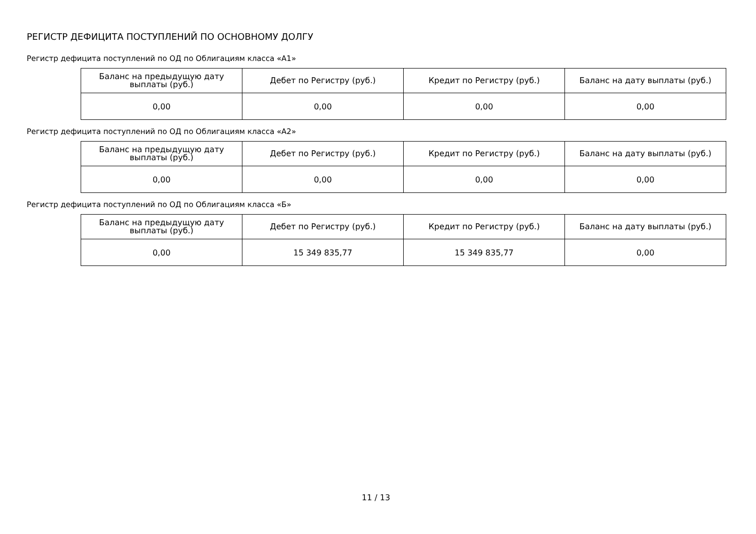РЕГИСТР ДЕФИЦИТА ПОСТУПЛЕНИЙ ПО ОСНОВНОМУ ДОЛГУ
Регистр дефицита поступлений по ОД по Облигациям класса «А1»
| Баланс на предыдущую дату выплаты (руб.) | Дебет по Регистру (руб.) | Кредит по Регистру (руб.) | Баланс на дату выплаты (руб.) |
| --- | --- | --- | --- |
| 0,00 | 0,00 | 0,00 | 0,00 |
Регистр дефицита поступлений по ОД по Облигациям класса «А2»
| Баланс на предыдущую дату выплаты (руб.) | Дебет по Регистру (руб.) | Кредит по Регистру (руб.) | Баланс на дату выплаты (руб.) |
| --- | --- | --- | --- |
| 0,00 | 0,00 | 0,00 | 0,00 |
Регистр дефицита поступлений по ОД по Облигациям класса «Б»
| Баланс на предыдущую дату выплаты (руб.) | Дебет по Регистру (руб.) | Кредит по Регистру (руб.) | Баланс на дату выплаты (руб.) |
| --- | --- | --- | --- |
| 0,00 | 15 349 835,77 | 15 349 835,77 | 0,00 |
11 / 13